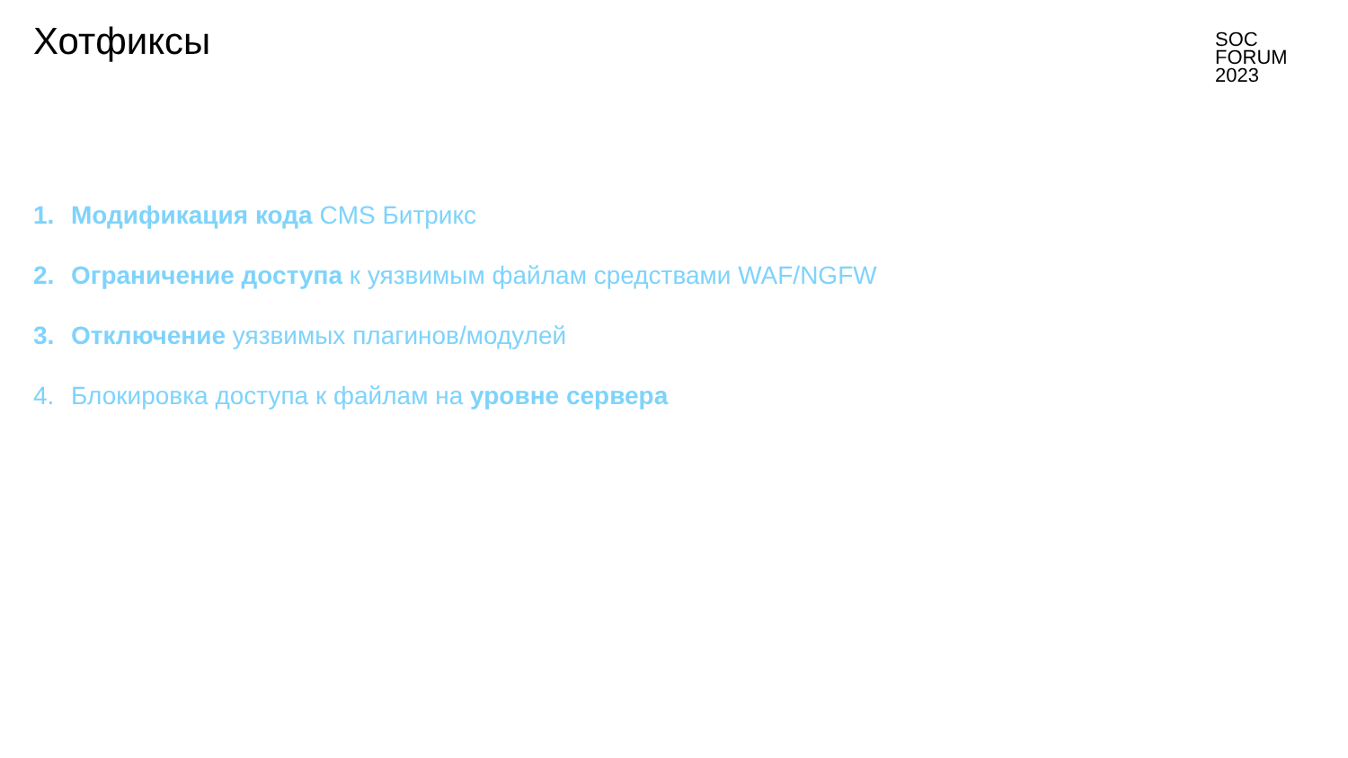Хотфиксы
SOC
FORUM
2023
1. Модификация кода CMS Битрикс
2. Ограничение доступа к уязвимым файлам средствами WAF/NGFW
3. Отключение уязвимых плагинов/модулей
4. Блокировка доступа к файлам на уровне сервера